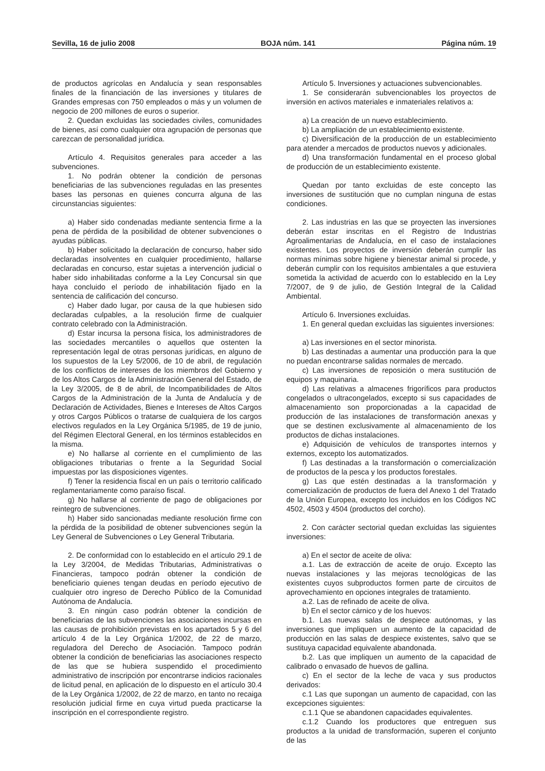Sevilla, 16 de julio 2008 BOJA núm. 141 Página núm. 19
de productos agrícolas en Andalucía y sean responsables finales de la financiación de las inversiones y titulares de Grandes empresas con 750 empleados o más y un volumen de negocio de 200 millones de euros o superior.
2. Quedan excluidas las sociedades civiles, comunidades de bienes, así como cualquier otra agrupación de personas que carezcan de personalidad jurídica.
Artículo 4. Requisitos generales para acceder a las subvenciones.
1. No podrán obtener la condición de personas beneficiarias de las subvenciones reguladas en las presentes bases las personas en quienes concurra alguna de las circunstancias siguientes:
a) Haber sido condenadas mediante sentencia firme a la pena de pérdida de la posibilidad de obtener subvenciones o ayudas públicas.
b) Haber solicitado la declaración de concurso, haber sido declaradas insolventes en cualquier procedimiento, hallarse declaradas en concurso, estar sujetas a intervención judicial o haber sido inhabilitadas conforme a la Ley Concursal sin que haya concluido el período de inhabilitación fijado en la sentencia de calificación del concurso.
c) Haber dado lugar, por causa de la que hubiesen sido declaradas culpables, a la resolución firme de cualquier contrato celebrado con la Administración.
d) Estar incursa la persona física, los administradores de las sociedades mercantiles o aquellos que ostenten la representación legal de otras personas jurídicas, en alguno de los supuestos de la Ley 5/2006, de 10 de abril, de regulación de los conflictos de intereses de los miembros del Gobierno y de los Altos Cargos de la Administración General del Estado, de la Ley 3/2005, de 8 de abril, de Incompatibilidades de Altos Cargos de la Administración de la Junta de Andalucía y de Declaración de Actividades, Bienes e Intereses de Altos Cargos y otros Cargos Públicos o tratarse de cualquiera de los cargos electivos regulados en la Ley Orgánica 5/1985, de 19 de junio, del Régimen Electoral General, en los términos establecidos en la misma.
e) No hallarse al corriente en el cumplimiento de las obligaciones tributarias o frente a la Seguridad Social impuestas por las disposiciones vigentes.
f) Tener la residencia fiscal en un país o territorio calificado reglamentariamente como paraíso fiscal.
g) No hallarse al corriente de pago de obligaciones por reintegro de subvenciones.
h) Haber sido sancionadas mediante resolución firme con la pérdida de la posibilidad de obtener subvenciones según la Ley General de Subvenciones o Ley General Tributaria.
2. De conformidad con lo establecido en el artículo 29.1 de la Ley 3/2004, de Medidas Tributarias, Administrativas o Financieras, tampoco podrán obtener la condición de beneficiario quienes tengan deudas en período ejecutivo de cualquier otro ingreso de Derecho Público de la Comunidad Autónoma de Andalucía.
3. En ningún caso podrán obtener la condición de beneficiarias de las subvenciones las asociaciones incursas en las causas de prohibición previstas en los apartados 5 y 6 del artículo 4 de la Ley Orgánica 1/2002, de 22 de marzo, reguladora del Derecho de Asociación. Tampoco podrán obtener la condición de beneficiarias las asociaciones respecto de las que se hubiera suspendido el procedimiento administrativo de inscripción por encontrarse indicios racionales de licitud penal, en aplicación de lo dispuesto en el artículo 30.4 de la Ley Orgánica 1/2002, de 22 de marzo, en tanto no recaiga resolución judicial firme en cuya virtud pueda practicarse la inscripción en el correspondiente registro.
Artículo 5. Inversiones y actuaciones subvencionables.
1. Se considerarán subvencionables los proyectos de inversión en activos materiales e inmateriales relativos a:
a) La creación de un nuevo establecimiento.
b) La ampliación de un establecimiento existente.
c) Diversificación de la producción de un establecimiento para atender a mercados de productos nuevos y adicionales.
d) Una transformación fundamental en el proceso global de producción de un establecimiento existente.
Quedan por tanto excluidas de este concepto las inversiones de sustitución que no cumplan ninguna de estas condiciones.
2. Las industrias en las que se proyecten las inversiones deberán estar inscritas en el Registro de Industrias Agroalimentarias de Andalucía, en el caso de instalaciones existentes. Los proyectos de inversión deberán cumplir las normas mínimas sobre higiene y bienestar animal si procede, y deberán cumplir con los requisitos ambientales a que estuviera sometida la actividad de acuerdo con lo establecido en la Ley 7/2007, de 9 de julio, de Gestión Integral de la Calidad Ambiental.
Artículo 6. Inversiones excluidas.
1. En general quedan excluidas las siguientes inversiones:
a) Las inversiones en el sector minorista.
b) Las destinadas a aumentar una producción para la que no puedan encontrarse salidas normales de mercado.
c) Las inversiones de reposición o mera sustitución de equipos y maquinaria.
d) Las relativas a almacenes frigoríficos para productos congelados o ultracongelados, excepto si sus capacidades de almacenamiento son proporcionadas a la capacidad de producción de las instalaciones de transformación anexas y que se destinen exclusivamente al almacenamiento de los productos de dichas instalaciones.
e) Adquisición de vehículos de transportes internos y externos, excepto los automatizados.
f) Las destinadas a la transformación o comercialización de productos de la pesca y los productos forestales.
g) Las que estén destinadas a la transformación y comercialización de productos de fuera del Anexo 1 del Tratado de la Unión Europea, excepto los incluidos en los Códigos NC 4502, 4503 y 4504 (productos del corcho).
2. Con carácter sectorial quedan excluidas las siguientes inversiones:
a) En el sector de aceite de oliva:
a.1. Las de extracción de aceite de orujo. Excepto las nuevas instalaciones y las mejoras tecnológicas de las existentes cuyos subproductos formen parte de circuitos de aprovechamiento en opciones integrales de tratamiento.
a.2. Las de refinado de aceite de oliva.
b) En el sector cárnico y de los huevos:
b.1. Las nuevas salas de despiece autónomas, y las inversiones que impliquen un aumento de la capacidad de producción en las salas de despiece existentes, salvo que se sustituya capacidad equivalente abandonada.
b.2. Las que impliquen un aumento de la capacidad de calibrado o envasado de huevos de gallina.
c) En el sector de la leche de vaca y sus productos derivados:
c.1 Las que supongan un aumento de capacidad, con las excepciones siguientes:
c.1.1 Que se abandonen capacidades equivalentes.
c.1.2 Cuando los productores que entreguen sus productos a la unidad de transformación, superen el conjunto de las